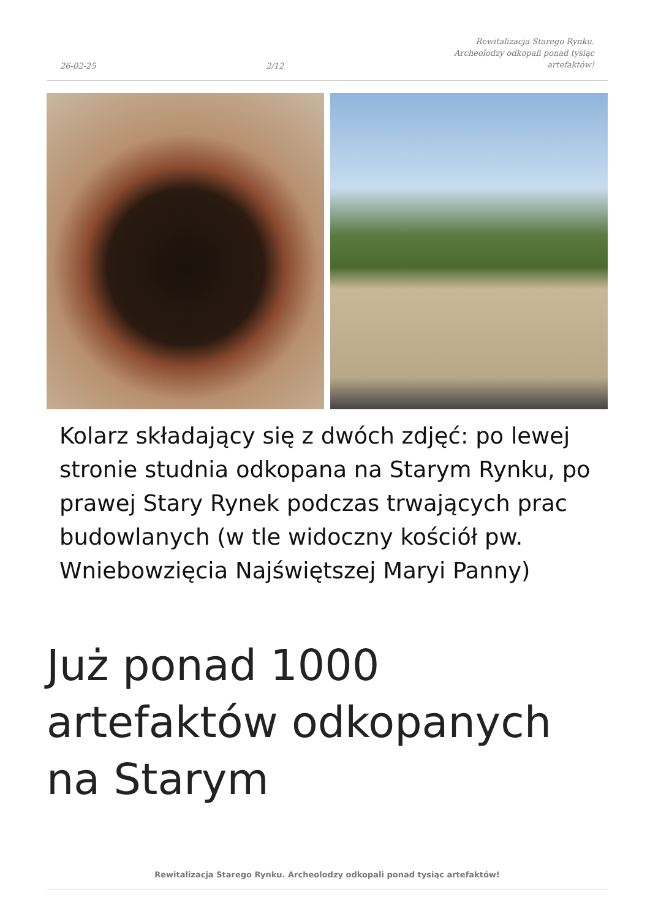26-02-25 2/12 Rewitalizacja Starego Rynku.
Archeolodzy odkopali ponad tysiąc
artefaktów!
Kolarz składający się z dwóch zdjęć: po lewej stronie studnia odkopana na Starym Rynku, po prawej Stary Rynek podczas trwających prac budowlanych (w tle widoczny kościół pw. Wniebowzięcia Najświętszej Maryi Panny)
Już ponad 1000 artefaktów odkopanych na Starym
Rewitalizacja Starego Rynku. Archeolodzy odkopali ponad tysiąc artefaktów!